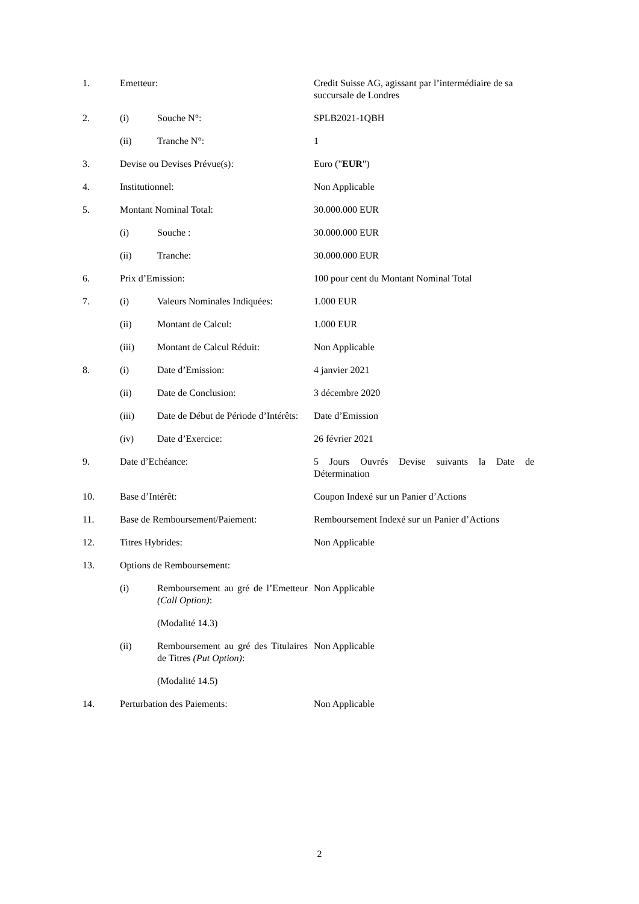| 1. | Emetteur: | | Credit Suisse AG, agissant par l’intermédiaire de sa succursale de Londres |
| 2. | (i) | Souche N°: | SPLB2021-1QBH |
| | (ii) | Tranche N°: | 1 |
| 3. | Devise ou Devises Prévue(s): | | Euro (" EUR ") |
| 4. | Institutionnel: | | Non Applicable |
| 5. | Montant Nominal Total: | | 30.000.000 EUR |
| | (i) | Souche : | 30.000.000 EUR |
| | (ii) | Tranche: | 30.000.000 EUR |
| 6. | Prix d’Emission: | | 100 pour cent du Montant Nominal Total |
| 7. | (i) | Valeurs Nominales Indiquées: | 1.000 EUR |
| | (ii) | Montant de Calcul: | 1.000 EUR |
| | (iii) | Montant de Calcul Réduit: | Non Applicable |
| 8. | (i) | Date d’Emission: | 4 janvier 2021 |
| | (ii) | Date de Conclusion: | 3 décembre 2020 |
| | (iii) | Date de Début de Période d’Intérêts: | Date d’Emission |
| | (iv) | Date d’Exercice: | 26 février 2021 |
| 9. | Date d’Echéance: | | 5 Jours Ouvrés Devise suivants la Date de Détermination |
| 10. | Base d’Intérêt: | | Coupon Indexé sur un Panier d’Actions |
| 11. | Base de Remboursement/Paiement: | | Remboursement Indexé sur un Panier d’Actions |
| 12. | Titres Hybrides: | | Non Applicable |
| 13. | Options de Remboursement: | | |
| | (i) | Remboursement au gré de l’Emetteur (Call Option) : | Non Applicable |
| | | (Modalité 14.3) | |
| | (ii) | Remboursement au gré des Titulaires de Titres (Put Option) : | Non Applicable |
| | | (Modalité 14.5) | |
| 14. | Perturbation des Paiements: | | Non Applicable |
2